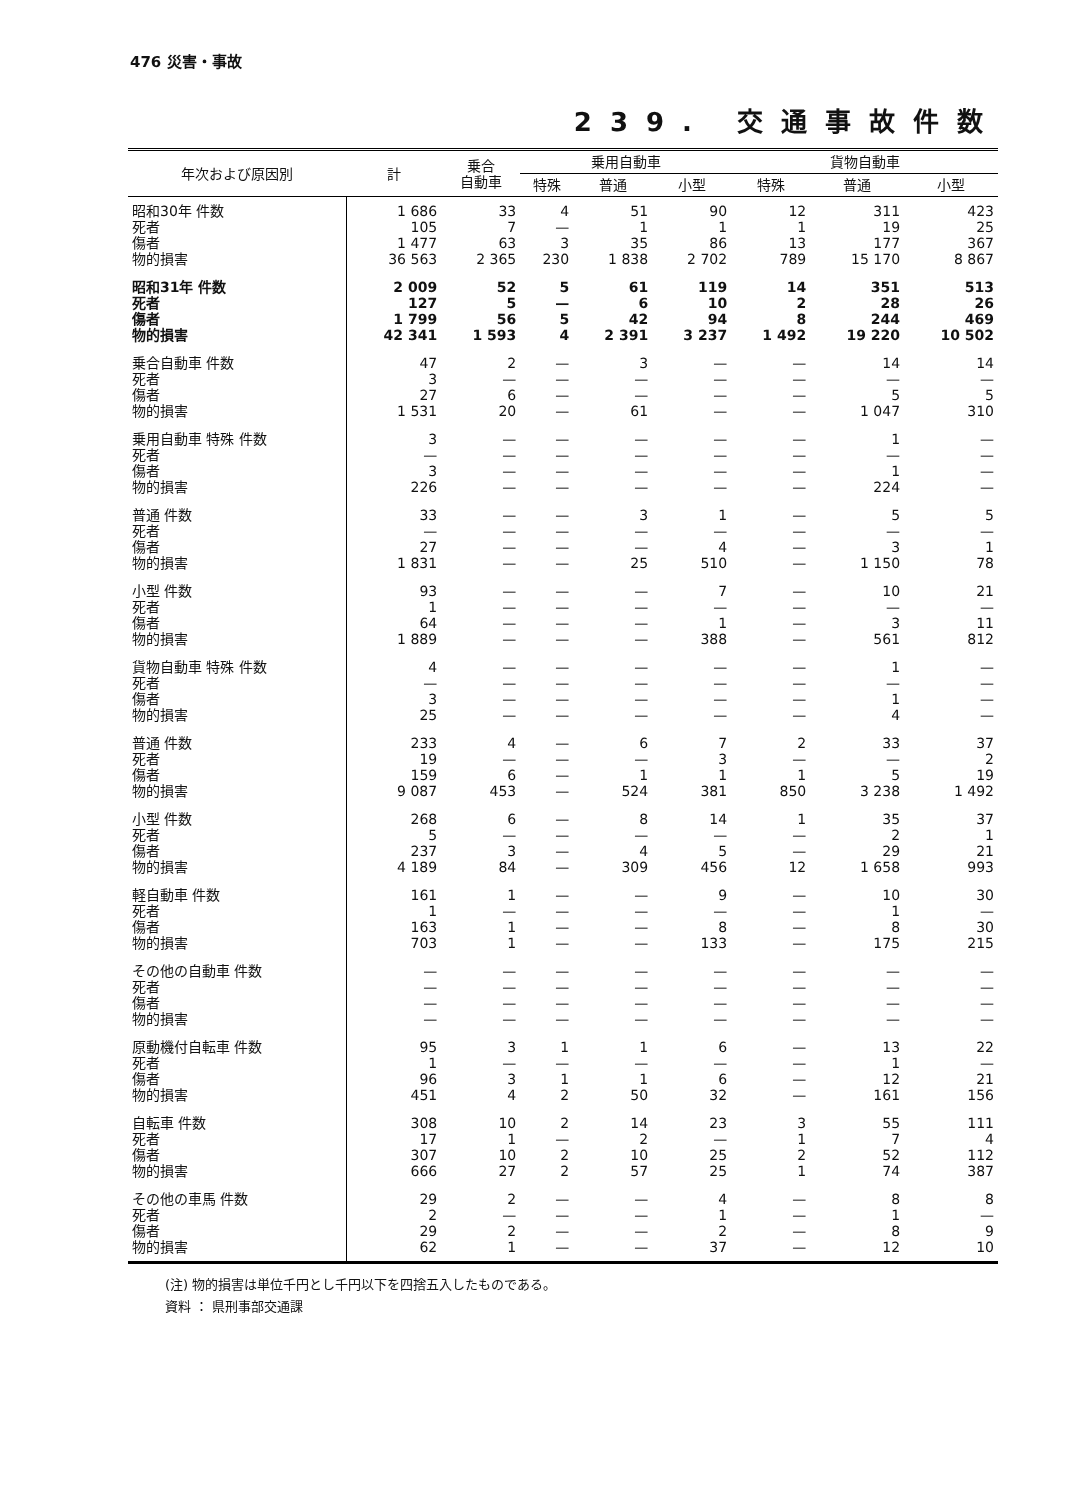476 災害・事故
239. 交通事故件数
| 年次および原因別 | 計 | 乗合 自動車 | 乗用自動車 | | | 貨物自動車 | | | | | |
| --- | --- | --- | --- | --- | --- | --- | --- | --- | --- | --- | --- |
| | | | 特殊 | 普通 | 小型 | 特殊 | 普通 | 小型 | | | |
| | | | 昭和30年 件数 死者 傷者 物的損害 | 1 686 105 1 477 36 563 | 33 7 63 2 365 | 4 — 3 230 | 51 1 35 1 838 | 90 1 86 2 702 | 12 1 13 789 | 311 19 177 15 170 | 423 25 367 8 867 |
| 昭和31年 件数 死者 傷者 物的損害 | 2 009 127 1 799 42 341 | 52 5 56 1 593 | 5 — 5 4 | 61 6 42 2 391 | 119 10 94 3 237 | 14 2 8 1 492 | 351 28 244 19 220 | 513 26 469 10 502 | | | |
| 乗合自動車 件数 死者 傷者 物的損害 | 47 3 27 1 531 | 2 — 6 20 | — — — — | 3 — — 61 | — — — — | — — — — | 14 — 5 1 047 | 14 — 5 310 | | | |
| 乗用自動車 特殊 件数 死者 傷者 物的損害 | 3 — 3 226 | — — — — | — — — — | — — — — | — — — — | — — — — | 1 — 1 224 | — — — — | | | |
| 普通 件数 死者 傷者 物的損害 | 33 — 27 1 831 | — — — — | — — — — | 3 — — 25 | 1 — 4 510 | — — — — | 5 — 3 1 150 | 5 — 1 78 | | | |
| 小型 件数 死者 傷者 物的損害 | 93 1 64 1 889 | — — — — | — — — — | — — — — | 7 — 1 388 | — — — — | 10 — 3 561 | 21 — 11 812 | | | |
| 貨物自動車 特殊 件数 死者 傷者 物的損害 | 4 — 3 25 | — — — — | — — — — | — — — — | — — — — | — — — — | 1 — 1 4 | — — — — | | | |
| 普通 件数 死者 傷者 物的損害 | 233 19 159 9 087 | 4 — 6 453 | — — — — | 6 — 1 524 | 7 3 1 381 | 2 — 1 850 | 33 — 5 3 238 | 37 2 19 1 492 | | | |
| 小型 件数 死者 傷者 物的損害 | 268 5 237 4 189 | 6 — 3 84 | — — — — | 8 — 4 309 | 14 — 5 456 | 1 — — 12 | 35 2 29 1 658 | 37 1 21 993 | | | |
| 軽自動車 件数 死者 傷者 物的損害 | 161 1 163 703 | 1 — 1 1 | — — — — | — — — — | 9 — 8 133 | — — — — | 10 1 8 175 | 30 — 30 215 | | | |
| その他の自動車 件数 死者 傷者 物的損害 | — — — — | — — — — | — — — — | — — — — | — — — — | — — — — | — — — — | — — — — | | | |
| 原動機付自転車 件数 死者 傷者 物的損害 | 95 1 96 451 | 3 — 3 4 | 1 — 1 2 | 1 — 1 50 | 6 — 6 32 | — — — — | 13 1 12 161 | 22 — 21 156 | | | |
| 自転車 件数 死者 傷者 物的損害 | 308 17 307 666 | 10 1 10 27 | 2 — 2 2 | 14 2 10 57 | 23 — 25 25 | 3 1 2 1 | 55 7 52 74 | 111 4 112 387 | | | |
| その他の車馬 件数 死者 傷者 物的損害 | 29 2 29 62 | 2 — 2 1 | — — — — | — — — — | 4 1 2 37 | — — — — | 8 1 8 12 | 8 — 9 10 | | | |
(注) 物的損害は単位千円とし千円以下を四捨五入したものである。
資料 ： 県刑事部交通課